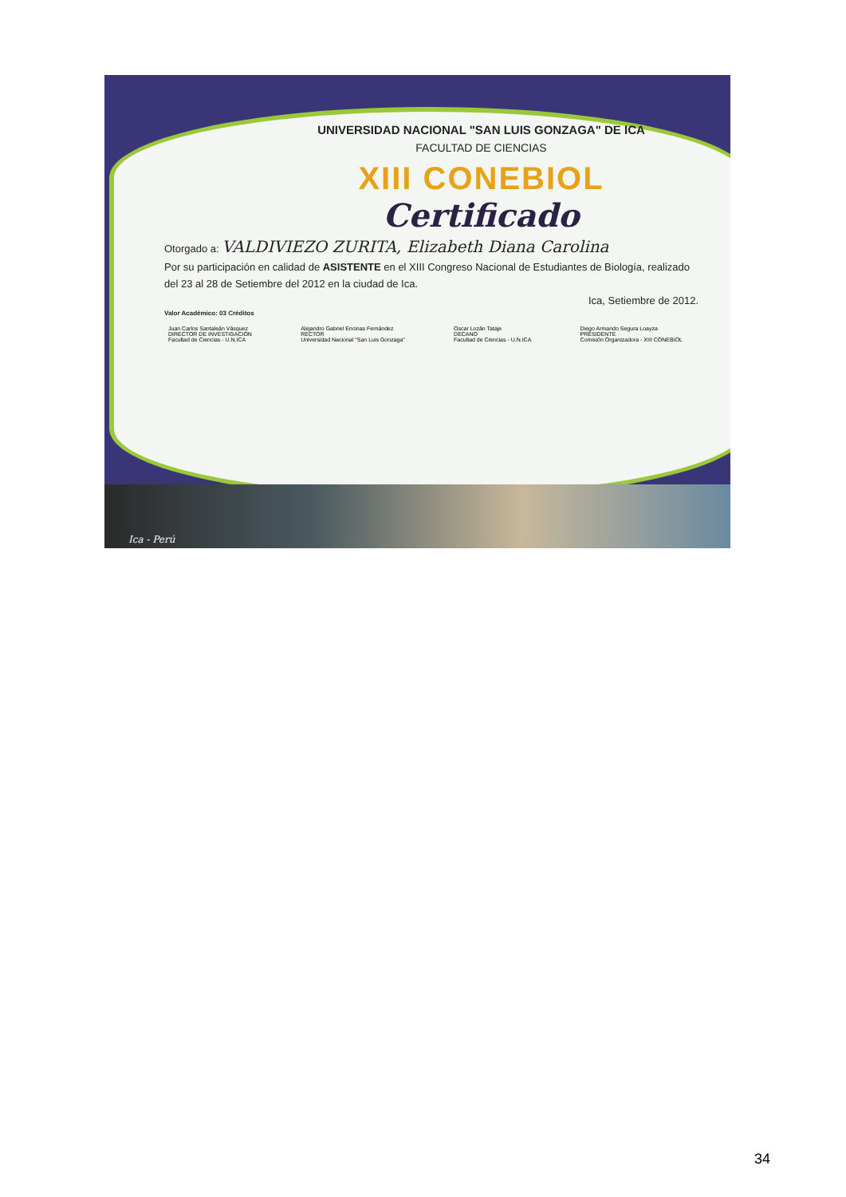UNIVERSIDAD NACIONAL "SAN LUIS GONZAGA" DE ICA
FACULTAD DE CIENCIAS
XIII CONEBIOL
Certificado
Otorgado a: VALDIVIEZO ZURITA, Elizabeth Diana Carolina
Por su participación en calidad de ASISTENTE en el XIII Congreso Nacional de Estudiantes de Biología, realizado del 23 al 28 de Setiembre del 2012 en la ciudad de Ica.
Ica, Setiembre de 2012.
Valor Académico: 03 Créditos
Juan Carlos Santaleán Vásquez
DIRECTOR DE INVESTIGACIÓN
Facultad de Ciencias - U.N.ICA
Alejandro Gabriel Encinas Fernández
RECTOR
Universidad Nacional "San Luis Gonzaga"
Oscar Lozán Tataje
DECANO
Facultad de Ciencias - U.N.ICA
Diego Armando Segura Loayza
PRESIDENTE
Comisión Organizadora - XIII CONEBIOL
Ica - Perú
34